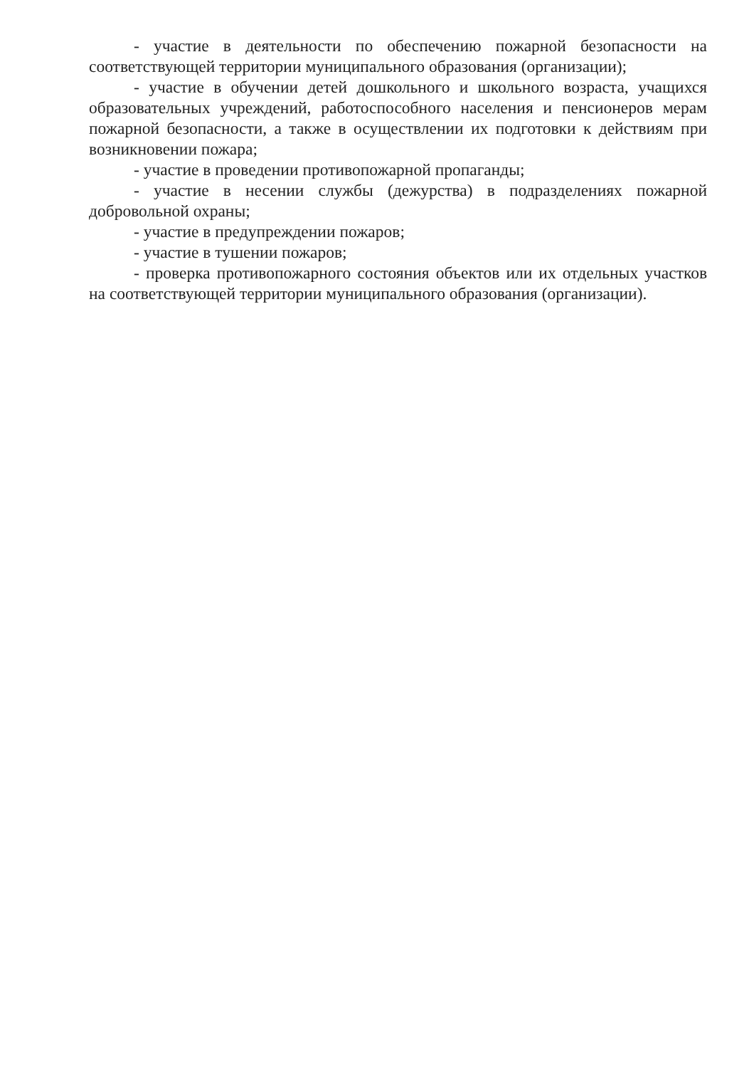- участие в деятельности по обеспечению пожарной безопасности на соответствующей территории муниципального образования (организации);
- участие в обучении детей дошкольного и школьного возраста, учащихся образовательных учреждений, работоспособного населения и пенсионеров мерам пожарной безопасности, а также в осуществлении их подготовки к действиям при возникновении пожара;
- участие в проведении противопожарной пропаганды;
- участие в несении службы (дежурства) в подразделениях пожарной добровольной охраны;
- участие в предупреждении пожаров;
- участие в тушении пожаров;
- проверка противопожарного состояния объектов или их отдельных участков на соответствующей территории муниципального образования (организации).